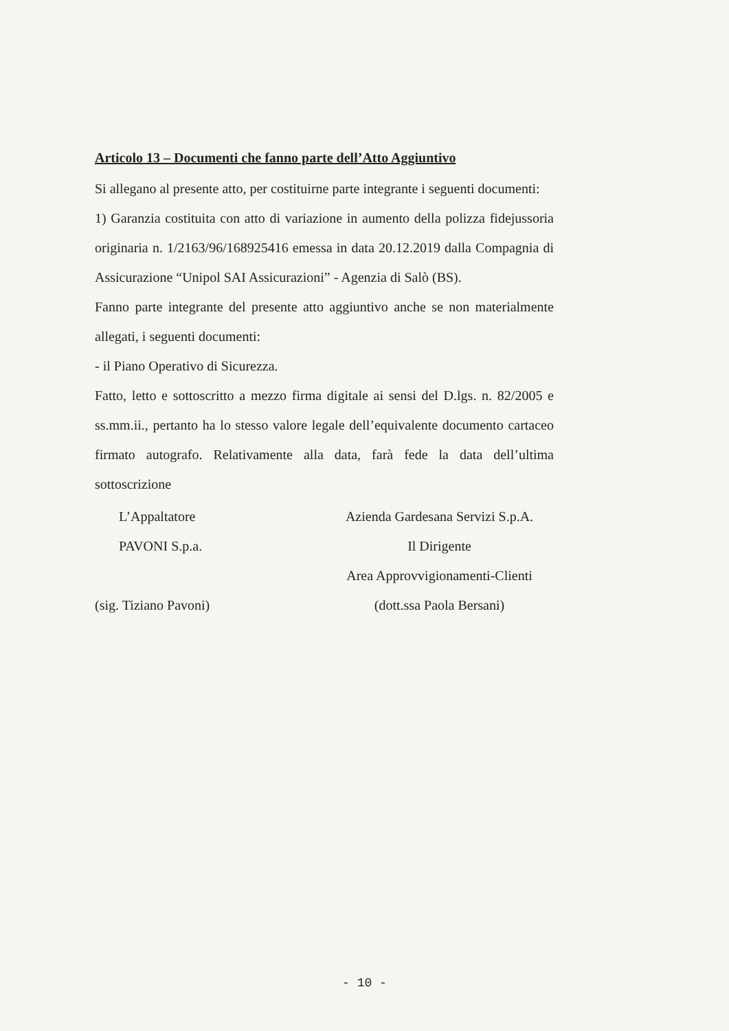Articolo 13 – Documenti che fanno parte dell’Atto Aggiuntivo
Si allegano al presente atto, per costituirne parte integrante i seguenti documenti:
1) Garanzia costituita con atto di variazione in aumento della polizza fidejussoria originaria n. 1/2163/96/168925416 emessa in data 20.12.2019 dalla Compagnia di Assicurazione “Unipol SAI Assicurazioni” - Agenzia di Salò (BS).
Fanno parte integrante del presente atto aggiuntivo anche se non materialmente allegati, i seguenti documenti:
- il Piano Operativo di Sicurezza.
Fatto, letto e sottoscritto a mezzo firma digitale ai sensi del D.lgs. n. 82/2005 e ss.mm.ii., pertanto ha lo stesso valore legale dell’equivalente documento cartaceo firmato autografo. Relativamente alla data, farà fede la data dell’ultima sottoscrizione
L’Appaltatore
PAVONI S.p.a.
(sig. Tiziano Pavoni)
Azienda Gardesana Servizi S.p.A.
Il Dirigente
Area Approvvigionamenti-Clienti
(dott.ssa Paola Bersani)
- 10 -